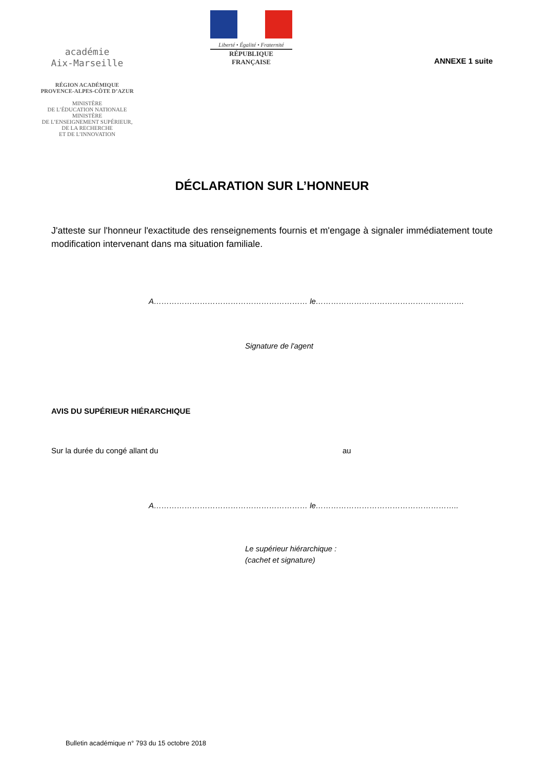académie
Aix-Marseille
RÉGION ACADÉMIQUE
PROVENCE-ALPES-CÔTE D’AZUR
MINISTÈRE
DE L’ÉDUCATION NATIONALE
MINISTÈRE
DE L’ENSEIGNEMENT SUPÉRIEUR,
DE LA RECHERCHE
ET DE L’INNOVATION
Liberté • Égalité • Fraternité
RÉPUBLIQUE FRANÇAISE
ANNEXE 1 suite
DÉCLARATION SUR L’HONNEUR
J'atteste sur l'honneur l'exactitude des renseignements fournis et m'engage à signaler immédiatement toute modification intervenant dans ma situation familiale.
A…………………………………………………… le………………………………………………….
Signature de l'agent
AVIS DU SUPÉRIEUR HIÉRARCHIQUE
Sur la durée du congé allant du au
A…………………………………………………… le………………………………………………..
Le supérieur hiérarchique :
(cachet et signature)
Bulletin académique n° 793 du 15 octobre 2018